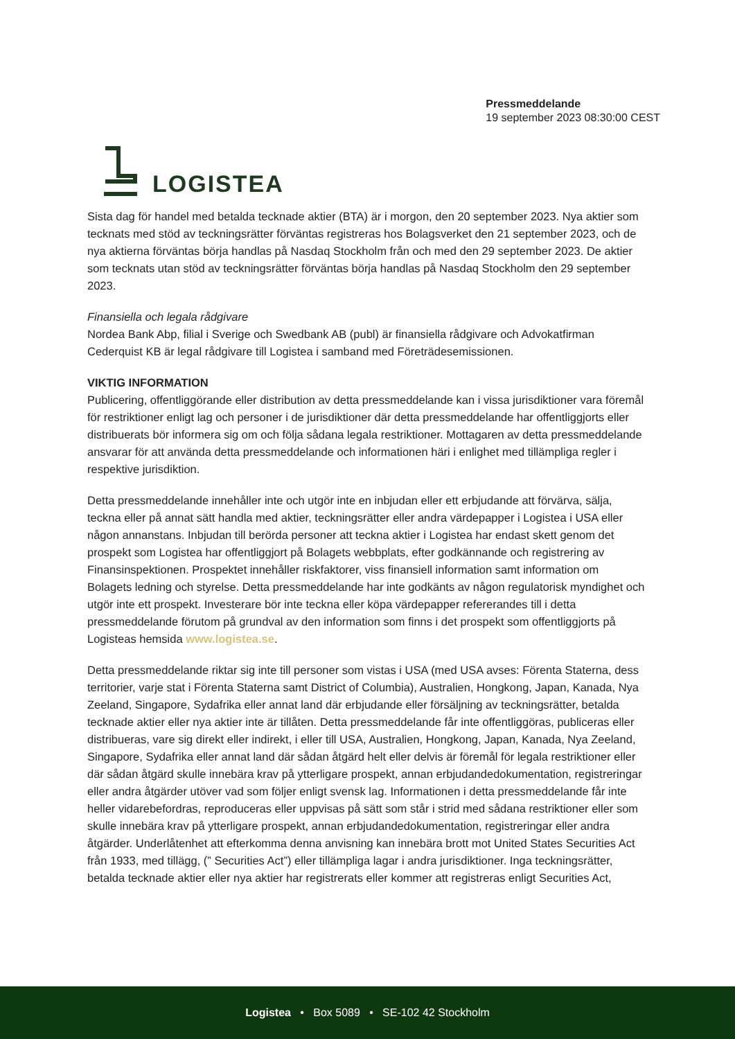LOGISTEA
Pressmeddelande
19 september 2023 08:30:00 CEST
Sista dag för handel med betalda tecknade aktier (BTA) är i morgon, den 20 september 2023. Nya aktier som tecknats med stöd av teckningsrätter förväntas registreras hos Bolagsverket den 21 september 2023, och de nya aktierna förväntas börja handlas på Nasdaq Stockholm från och med den 29 september 2023. De aktier som tecknats utan stöd av teckningsrätter förväntas börja handlas på Nasdaq Stockholm den 29 september 2023.
Finansiella och legala rådgivare
Nordea Bank Abp, filial i Sverige och Swedbank AB (publ) är finansiella rådgivare och Advokatfirman Cederquist KB är legal rådgivare till Logistea i samband med Företrädesemissionen.
VIKTIG INFORMATION
Publicering, offentliggörande eller distribution av detta pressmeddelande kan i vissa jurisdiktioner vara föremål för restriktioner enligt lag och personer i de jurisdiktioner där detta pressmeddelande har offentliggjorts eller distribuerats bör informera sig om och följa sådana legala restriktioner. Mottagaren av detta pressmeddelande ansvarar för att använda detta pressmeddelande och informationen häri i enlighet med tillämpliga regler i respektive jurisdiktion.
Detta pressmeddelande innehåller inte och utgör inte en inbjudan eller ett erbjudande att förvärva, sälja, teckna eller på annat sätt handla med aktier, teckningsrätter eller andra värdepapper i Logistea i USA eller någon annanstans. Inbjudan till berörda personer att teckna aktier i Logistea har endast skett genom det prospekt som Logistea har offentliggjort på Bolagets webbplats, efter godkännande och registrering av Finansinspektionen. Prospektet innehåller riskfaktorer, viss finansiell information samt information om Bolagets ledning och styrelse. Detta pressmeddelande har inte godkänts av någon regulatorisk myndighet och utgör inte ett prospekt. Investerare bör inte teckna eller köpa värdepapper refererandes till i detta pressmeddelande förutom på grundval av den information som finns i det prospekt som offentliggjorts på Logisteas hemsida www.logistea.se.
Detta pressmeddelande riktar sig inte till personer som vistas i USA (med USA avses: Förenta Staterna, dess territorier, varje stat i Förenta Staterna samt District of Columbia), Australien, Hongkong, Japan, Kanada, Nya Zeeland, Singapore, Sydafrika eller annat land där erbjudande eller försäljning av teckningsrätter, betalda tecknade aktier eller nya aktier inte är tillåten. Detta pressmeddelande får inte offentliggöras, publiceras eller distribueras, vare sig direkt eller indirekt, i eller till USA, Australien, Hongkong, Japan, Kanada, Nya Zeeland, Singapore, Sydafrika eller annat land där sådan åtgärd helt eller delvis är föremål för legala restriktioner eller där sådan åtgärd skulle innebära krav på ytterligare prospekt, annan erbjudandedokumentation, registreringar eller andra åtgärder utöver vad som följer enligt svensk lag. Informationen i detta pressmeddelande får inte heller vidarebefordras, reproduceras eller uppvisas på sätt som står i strid med sådana restriktioner eller som skulle innebära krav på ytterligare prospekt, annan erbjudandedokumentation, registreringar eller andra åtgärder. Underlåtenhet att efterkomma denna anvisning kan innebära brott mot United States Securities Act från 1933, med tillägg, (” Securities Act”) eller tillämpliga lagar i andra jurisdiktioner. Inga teckningsrätter, betalda tecknade aktier eller nya aktier har registrerats eller kommer att registreras enligt Securities Act,
Logistea • Box 5089 • SE-102 42 Stockholm